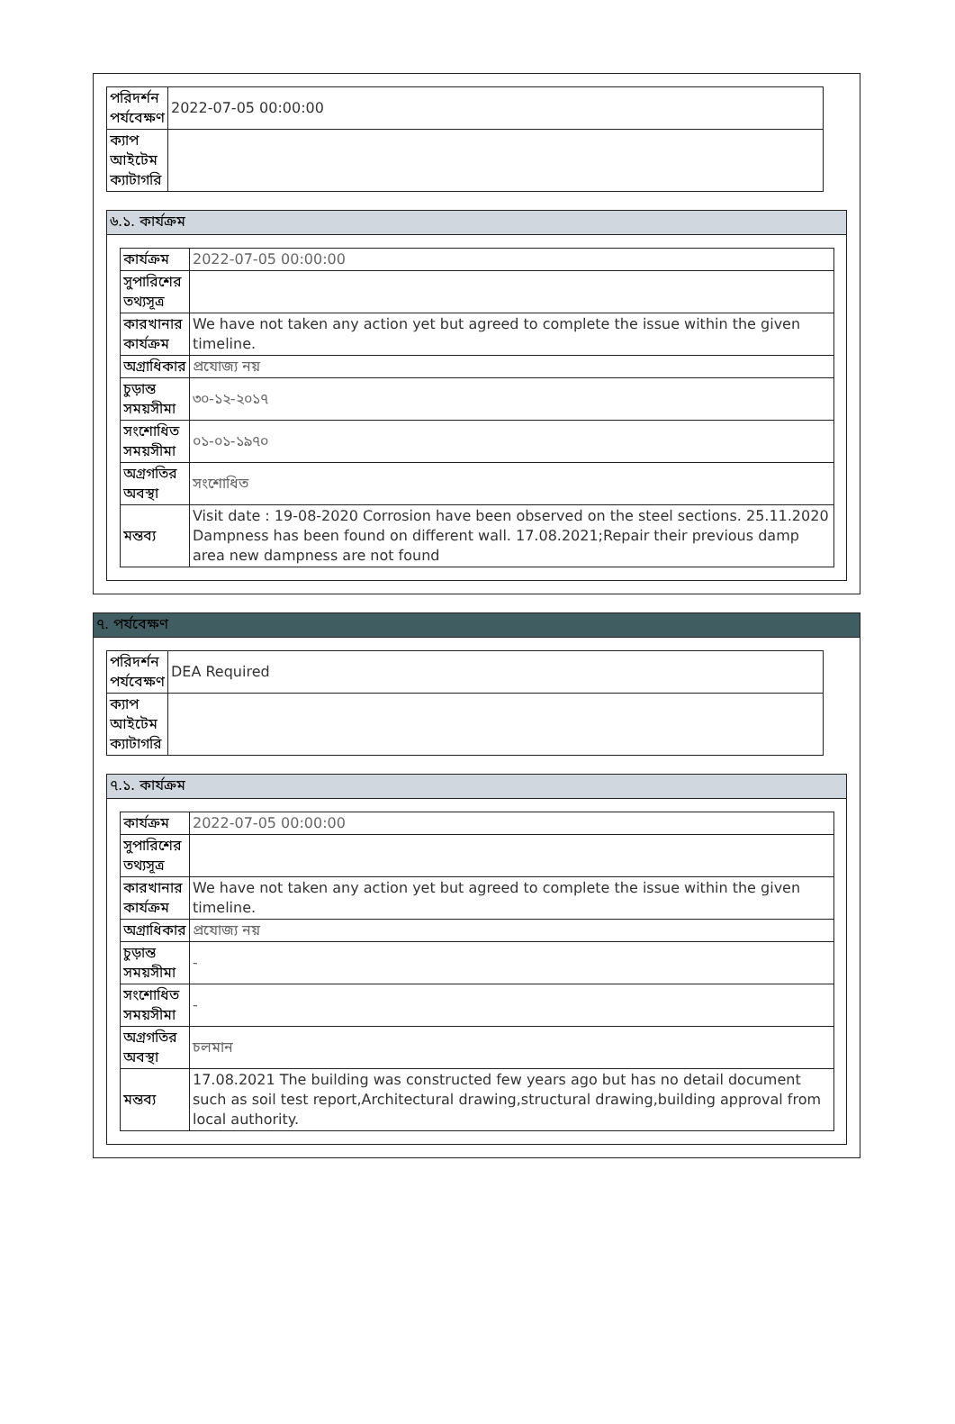| পরিদর্শন পর্যবেক্ষণ | 2022-07-05 00:00:00 |
| ক্যাপ আইটেম ক্যাটাগরি | |
৬.১. কার্যক্রম
| কার্যক্রম | 2022-07-05 00:00:00 |
| সুপারিশের তথ্যসূত্র | |
| কারখানার কার্যক্রম | We have not taken any action yet but agreed to complete the issue within the given timeline. |
| অগ্রাধিকার | প্রযোজ্য নয় |
| চুড়ান্ত সময়সীমা | ৩০-১২-২০১৭ |
| সংশোধিত সময়সীমা | ০১-০১-১৯৭০ |
| অগ্রগতির অবস্থা | সংশোধিত |
| মন্তব্য | Visit date : 19-08-2020 Corrosion have been observed on the steel sections. 25.11.2020 Dampness has been found on different wall. 17.08.2021;Repair their previous damp area new dampness are not found |
৭. পর্যবেক্ষণ
| পরিদর্শন পর্যবেক্ষণ | DEA Required |
| ক্যাপ আইটেম ক্যাটাগরি | |
৭.১. কার্যক্রম
| কার্যক্রম | 2022-07-05 00:00:00 |
| সুপারিশের তথ্যসূত্র | |
| কারখানার কার্যক্রম | We have not taken any action yet but agreed to complete the issue within the given timeline. |
| অগ্রাধিকার | প্রযোজ্য নয় |
| চুড়ান্ত সময়সীমা | - |
| সংশোধিত সময়সীমা | - |
| অগ্রগতির অবস্থা | চলমান |
| মন্তব্য | 17.08.2021 The building was constructed few years ago but has no detail document such as soil test report,Architectural drawing,structural drawing,building approval from local authority. |